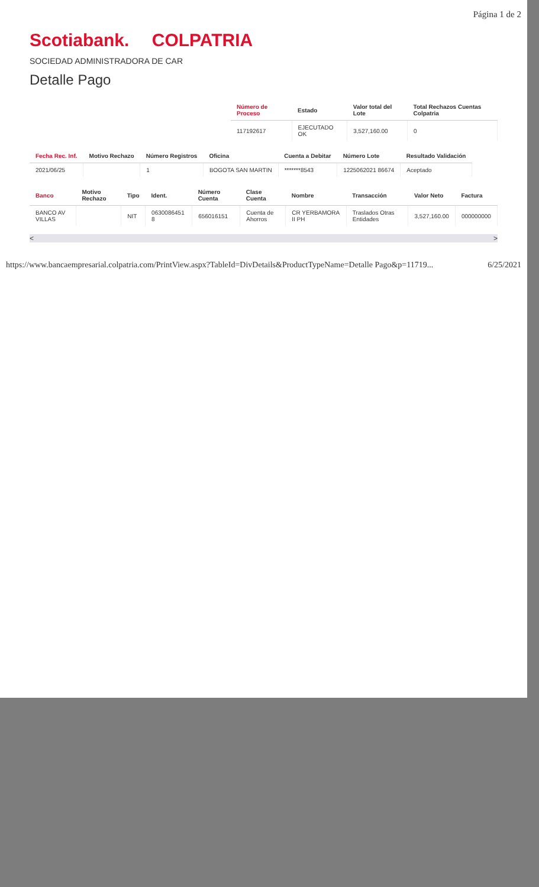Página 1 de 2
Scotiabank. COLPATRIA
SOCIEDAD ADMINISTRADORA DE CAR
Detalle Pago
| Número de Proceso | Estado | Valor total del Lote | Total Rechazos Cuentas Colpatria |
| --- | --- | --- | --- |
| 117192617 | EJECUTADO OK | 3,527,160.00 | 0 |
| Fecha Rec. Inf. | Motivo Rechazo | Número Registros | Oficina | Cuenta a Debitar | Número Lote | Resultado Validación |
| --- | --- | --- | --- | --- | --- | --- |
| 2021/06/25 | | 1 | BOGOTA SAN MARTIN | *******8543 | 1225062021 86674 | Aceptado |
| Banco | Motivo Rechazo | Tipo | Ident. | Número Cuenta | Clase Cuenta | Nombre | Transacción | Valor Neto | Factura |
| --- | --- | --- | --- | --- | --- | --- | --- | --- | --- |
| BANCO AV VILLAS | | NIT | 0630086451​8 | 656016151 | Cuenta de Ahorros | CR YERBAMORA II PH | Traslados Otras Entidades | 3,527,160.00 | 000000000 |
< >
https://www.bancaempresarial.colpatria.com/PrintView.aspx?TableId=DivDetails&ProductTypeName=Detalle Pago&p=11719... 6/25/2021